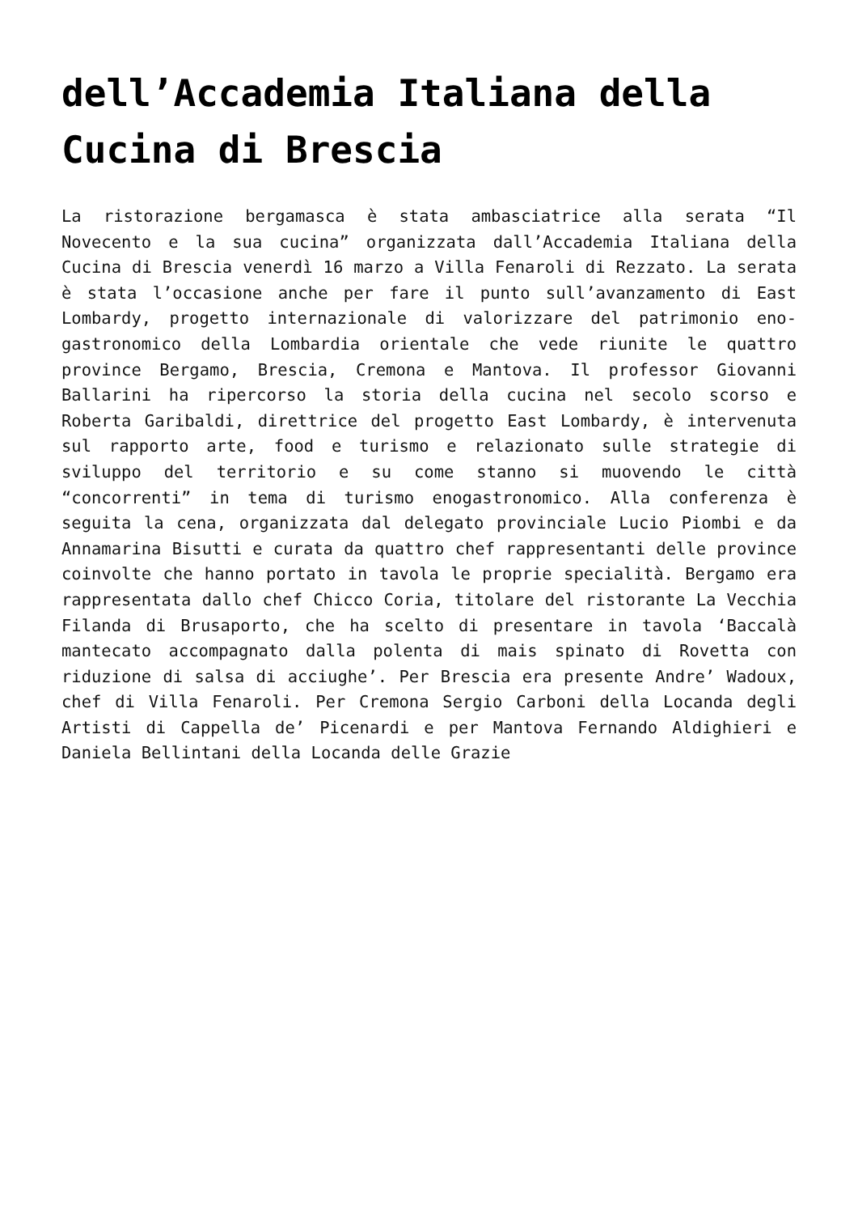dell’Accademia Italiana della Cucina di Brescia
La ristorazione bergamasca è stata ambasciatrice alla serata “Il Novecento e la sua cucina” organizzata dall’Accademia Italiana della Cucina di Brescia venerdì 16 marzo a Villa Fenaroli di Rezzato. La serata è stata l’occasione anche per fare il punto sull’avanzamento di East Lombardy, progetto internazionale di valorizzare del patrimonio eno-gastronomico della Lombardia orientale che vede riunite le quattro province Bergamo, Brescia, Cremona e Mantova. Il professor Giovanni Ballarini ha ripercorso la storia della cucina nel secolo scorso e Roberta Garibaldi, direttrice del progetto East Lombardy, è intervenuta sul rapporto arte, food e turismo e relazionato sulle strategie di sviluppo del territorio e su come stanno si muovendo le città “concorrenti” in tema di turismo enogastronomico. Alla conferenza è seguita la cena, organizzata dal delegato provinciale Lucio Piombi e da Annamarina Bisutti e curata da quattro chef rappresentanti delle province coinvolte che hanno portato in tavola le proprie specialità. Bergamo era rappresentata dallo chef Chicco Coria, titolare del ristorante La Vecchia Filanda di Brusaporto, che ha scelto di presentare in tavola ‘Baccalà mantecato accompagnato dalla polenta di mais spinato di Rovetta con riduzione di salsa di acciughe’. Per Brescia era presente Andre’ Wadoux, chef di Villa Fenaroli. Per Cremona Sergio Carboni della Locanda degli Artisti di Cappella de’ Picenardi e per Mantova Fernando Aldighieri e Daniela Bellintani della Locanda delle Grazie